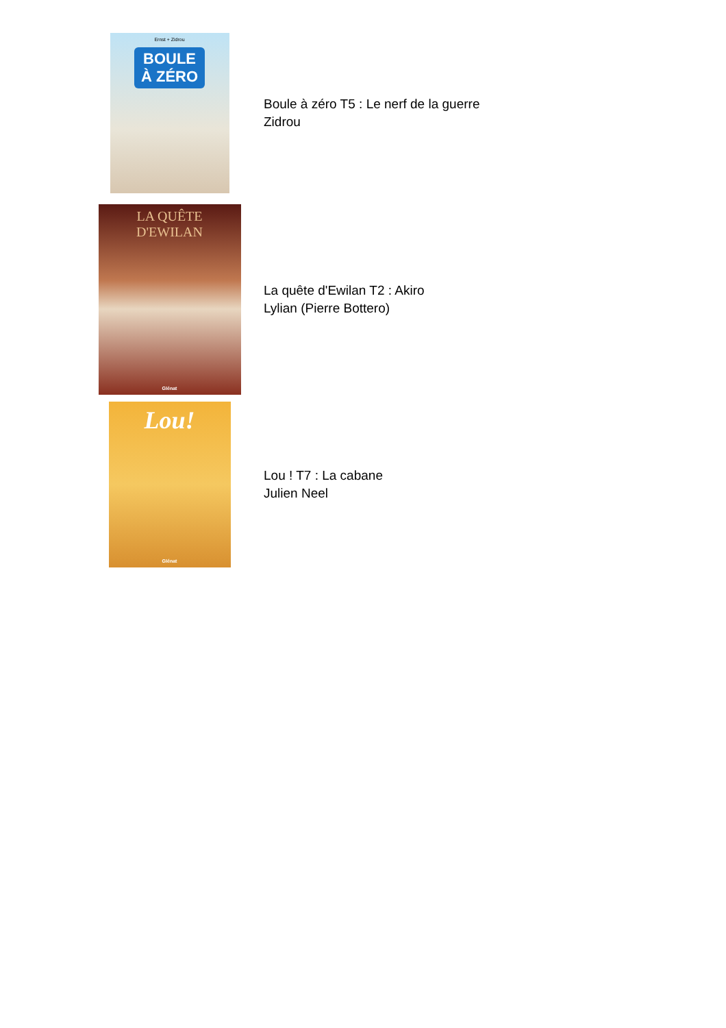Ernst + Zidrou
BOULE
À ZÉRO
Boule à zéro T5 : Le nerf de la guerre
Zidrou
LA QUÊTE
D'EWILAN
Glénat
La quête d'Ewilan T2 : Akiro
Lylian (Pierre Bottero)
Lou!
Glénat
Lou ! T7 : La cabane
Julien Neel